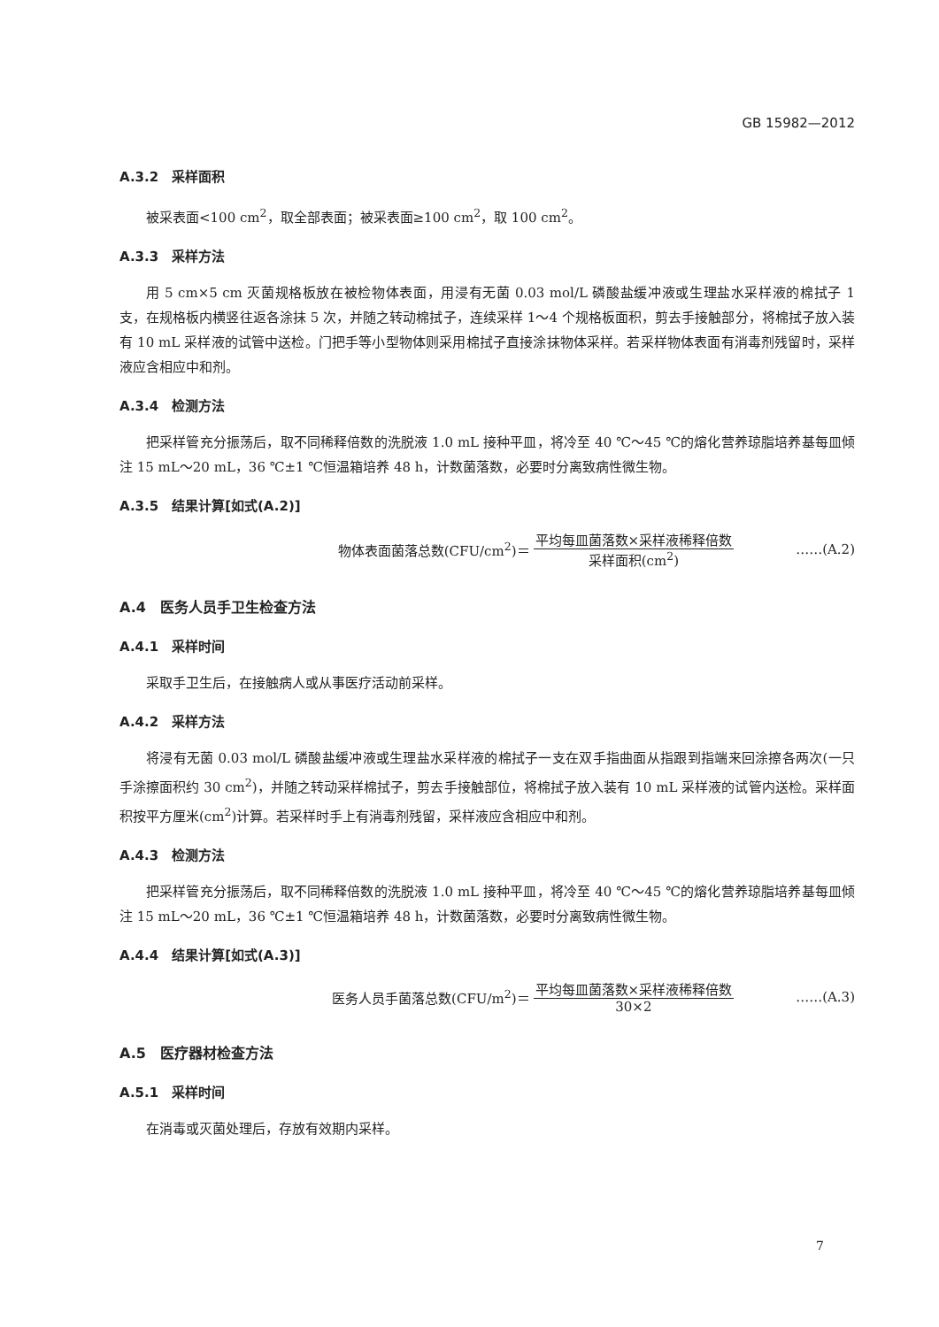GB 15982—2012
A.3.2　采样面积
被采表面<100 cm<sup>2</sup>，取全部表面；被采表面≥100 cm<sup>2</sup>，取 100 cm<sup>2</sup>。
A.3.3　采样方法
用 5 cm×5 cm 灭菌规格板放在被检物体表面，用浸有无菌 0.03 mol/L 磷酸盐缓冲液或生理盐水采样液的棉拭子 1 支，在规格板内横竖往返各涂抹 5 次，并随之转动棉拭子，连续采样 1～4 个规格板面积，剪去手接触部分，将棉拭子放入装有 10 mL 采样液的试管中送检。门把手等小型物体则采用棉拭子直接涂抹物体采样。若采样物体表面有消毒剂残留时，采样液应含相应中和剂。
A.3.4　检测方法
把采样管充分振荡后，取不同稀释倍数的洗脱液 1.0 mL 接种平皿，将冷至 40 ℃～45 ℃的熔化营养琼脂培养基每皿倾注 15 mL～20 mL，36 ℃±1 ℃恒温箱培养 48 h，计数菌落数，必要时分离致病性微生物。
A.3.5　结果计算[如式(A.2)]
物体表面菌落总数(CFU/cm<sup>2</sup>)＝ 平均每皿菌落数×采样液稀释倍数 采样面积(cm<sup>2</sup>) ……(A.2)
A.4　医务人员手卫生检查方法
A.4.1　采样时间
采取手卫生后，在接触病人或从事医疗活动前采样。
A.4.2　采样方法
将浸有无菌 0.03 mol/L 磷酸盐缓冲液或生理盐水采样液的棉拭子一支在双手指曲面从指跟到指端来回涂擦各两次(一只手涂擦面积约 30 cm<sup>2</sup>)，并随之转动采样棉拭子，剪去手接触部位，将棉拭子放入装有 10 mL 采样液的试管内送检。采样面积按平方厘米(cm<sup>2</sup>)计算。若采样时手上有消毒剂残留，采样液应含相应中和剂。
A.4.3　检测方法
把采样管充分振荡后，取不同稀释倍数的洗脱液 1.0 mL 接种平皿，将冷至 40 ℃～45 ℃的熔化营养琼脂培养基每皿倾注 15 mL～20 mL，36 ℃±1 ℃恒温箱培养 48 h，计数菌落数，必要时分离致病性微生物。
A.4.4　结果计算[如式(A.3)]
医务人员手菌落总数(CFU/m<sup>2</sup>)＝ 平均每皿菌落数×采样液稀释倍数 30×2 ……(A.3)
A.5　医疗器材检查方法
A.5.1　采样时间
在消毒或灭菌处理后，存放有效期内采样。
7